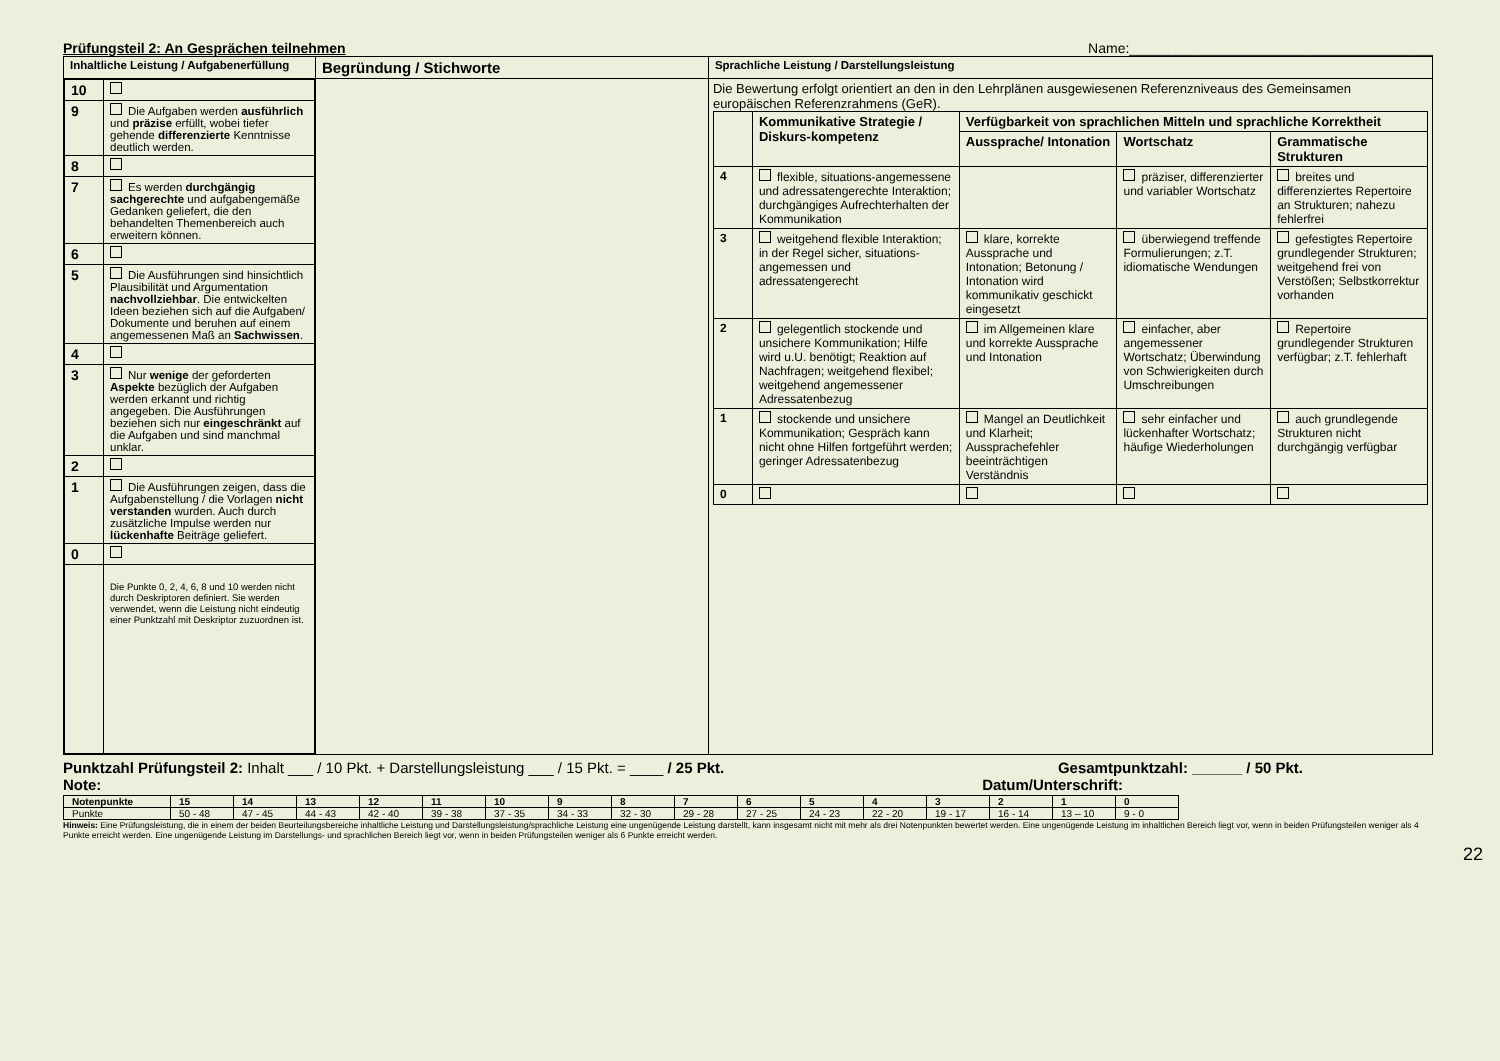Prüfungsteil 2: An Gesprächen teilnehmen Name:_______________________________________
| Inhaltliche Leistung / Aufgabenerfüllung | Begründung / Stichworte | Sprachliche Leistung / Darstellungsleistung |
| / 10 / / / 9 / Die Aufgaben werden ausführlich und präzise erfüllt, wobei tiefer gehende differenzierte Kenntnisse deutlich werden. / / 8 / / / 7 / Es werden durchgängig sachgerechte und aufgabengemäße Gedanken geliefert, die den behandelten Themenbereich auch erweitern können. / / 6 / / / 5 / Die Ausführungen sind hinsichtlich Plausibilität und Argumentation nachvollziehbar . Die entwickelten Ideen beziehen sich auf die Aufgaben/ Dokumente und beruhen auf einem angemessenen Maß an Sachwissen . / / 4 / / / 3 / Nur wenige der geforderten Aspekte bezüglich der Aufgaben werden erkannt und richtig angegeben. Die Ausführungen beziehen sich nur eingeschränkt auf die Aufgaben und sind manchmal unklar. / / 2 / / / 1 / Die Ausführungen zeigen, dass die Aufgabenstellung / die Vorlagen nicht verstanden wurden. Auch durch zusätzliche Impulse werden nur lückenhafte Beiträge geliefert. / / 0 / / / / Die Punkte 0, 2, 4, 6, 8 und 10 werden nicht durch Deskriptoren definiert. Sie werden verwendet, wenn die Leistung nicht eindeutig einer Punktzahl mit Deskriptor zuzuordnen ist. / | | Die Bewertung erfolgt orientiert an den in den Lehrplänen ausgewiesenen Referenzniveaus des Gemeinsamen europäischen Referenzrahmens (GeR). / / Kommunikative Strategie / Diskurs-kompetenz / Verfügbarkeit von sprachlichen Mitteln und sprachliche Korrektheit / / / / / / Aussprache/ Intonation / Wortschatz / Grammatische Strukturen / / 4 / flexible, situations-angemessene und adressatengerechte Interaktion; durchgängiges Aufrechterhalten der Kommunikation / / präziser, differenzierter und variabler Wortschatz / breites und differenziertes Repertoire an Strukturen; nahezu fehlerfrei / / 3 / weitgehend flexible Interaktion; in der Regel sicher, situations- angemessen und adressatengerecht / klare, korrekte Aussprache und Intonation; Betonung / Intonation wird kommunikativ geschickt eingesetzt / überwiegend treffende Formulierungen; z.T. idiomatische Wendungen / gefestigtes Repertoire grundlegender Strukturen; weitgehend frei von Verstößen; Selbstkorrektur vorhanden / / 2 / gelegentlich stockende und unsichere Kommunikation; Hilfe wird u.U. benötigt; Reaktion auf Nachfragen; weitgehend flexibel; weitgehend angemessener Adressatenbezug / im Allgemeinen klare und korrekte Aussprache und Intonation / einfacher, aber angemessener Wortschatz; Überwindung von Schwierigkeiten durch Umschreibungen / Repertoire grundlegender Strukturen verfügbar; z.T. fehlerhaft / / 1 / stockende und unsichere Kommunikation; Gespräch kann nicht ohne Hilfen fortgeführt werden; geringer Adressatenbezug / Mangel an Deutlichkeit und Klarheit; Aussprachefehler beeinträchtigen Verständnis / sehr einfacher und lückenhafter Wortschatz; häufige Wiederholungen / auch grundlegende Strukturen nicht durchgängig verfügbar / / 0 / / / / / |
Punktzahl Prüfungsteil 2: Inhalt ___ / 10 Pkt. + Darstellungsleistung ___ / 15 Pkt. = ____ / 25 Pkt. Gesamtpunktzahl: ______ / 50 Pkt.
Note: Datum/Unterschrift:
| Notenpunkte | 15 | 14 | 13 | 12 | 11 | 10 | 9 | 8 | 7 | 6 | 5 | 4 | 3 | 2 | 1 | 0 |
| Punkte | 50 - 48 | 47 - 45 | 44 - 43 | 42 - 40 | 39 - 38 | 37 - 35 | 34 - 33 | 32 - 30 | 29 - 28 | 27 - 25 | 24 - 23 | 22 - 20 | 19 - 17 | 16 - 14 | 13 – 10 | 9 - 0 |
Hinweis: Eine Prüfungsleistung, die in einem der beiden Beurteilungsbereiche inhaltliche Leistung und Darstellungsleistung/sprachliche Leistung eine ungenügende Leistung darstellt, kann insgesamt nicht mit mehr als drei Notenpunkten bewertet werden. Eine ungenügende Leistung im inhaltlichen Bereich liegt vor, wenn in beiden Prüfungsteilen weniger als 4 Punkte erreicht werden. Eine ungenügende Leistung im Darstellungs- und sprachlichen Bereich liegt vor, wenn in beiden Prüfungsteilen weniger als 6 Punkte erreicht werden.
22